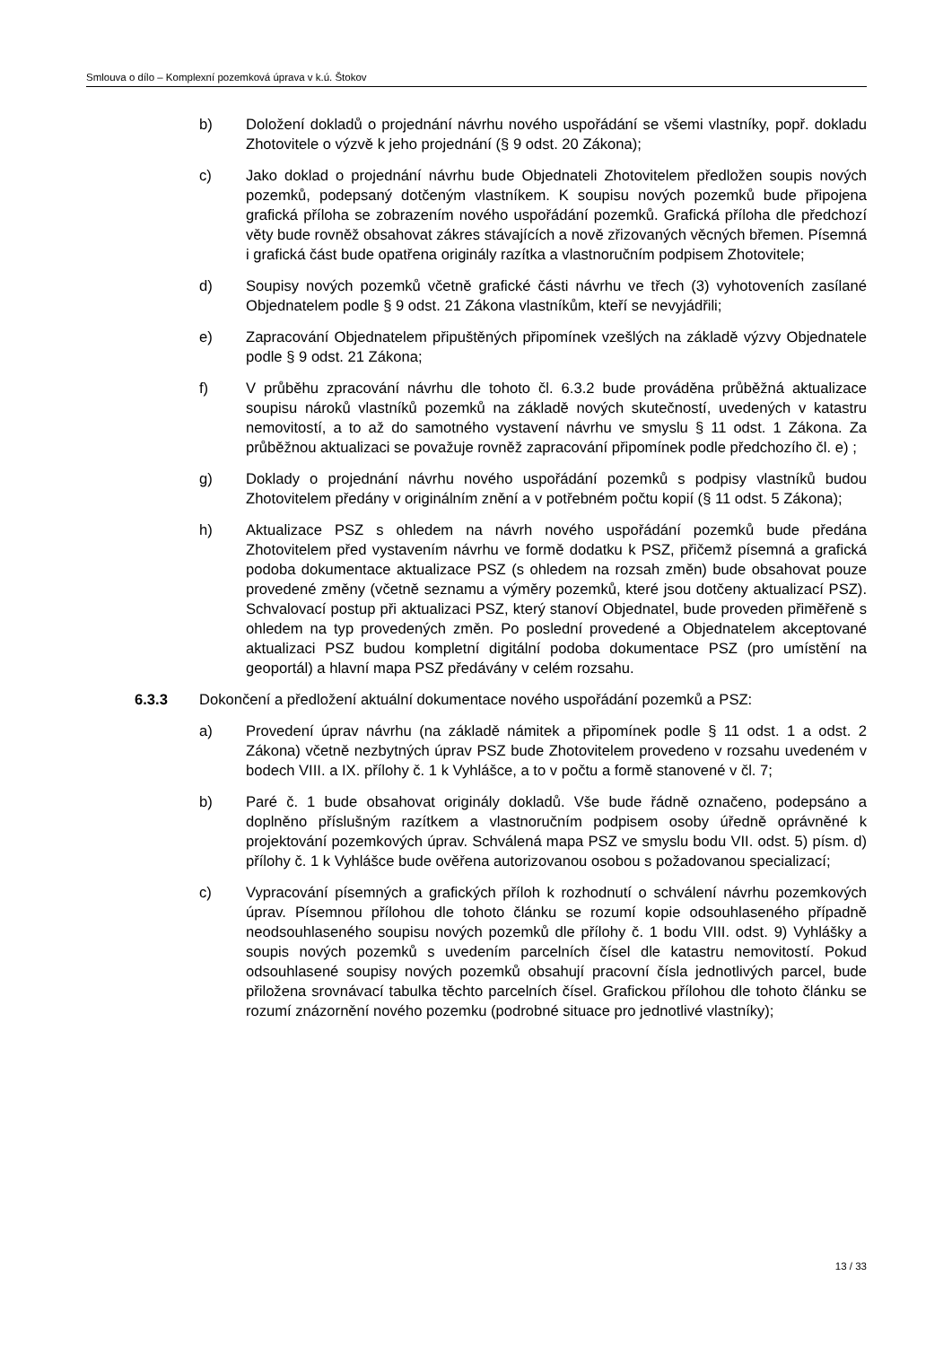Smlouva o dílo – Komplexní pozemková úprava v k.ú. Štokov
b) Doložení dokladů o projednání návrhu nového uspořádání se všemi vlastníky, popř. dokladu Zhotovitele o výzvě k jeho projednání (§ 9 odst. 20 Zákona);
c) Jako doklad o projednání návrhu bude Objednateli Zhotovitelem předložen soupis nových pozemků, podepsaný dotčeným vlastníkem. K soupisu nových pozemků bude připojena grafická příloha se zobrazením nového uspořádání pozemků. Grafická příloha dle předchozí věty bude rovněž obsahovat zákres stávajících a nově zřizovaných věcných břemen. Písemná i grafická část bude opatřena originály razítka a vlastnoručním podpisem Zhotovitele;
d) Soupisy nových pozemků včetně grafické části návrhu ve třech (3) vyhotoveních zasílané Objednatelem podle § 9 odst. 21 Zákona vlastníkům, kteří se nevyjádřili;
e) Zapracování Objednatelem připuštěných připomínek vzešlých na základě výzvy Objednatele podle § 9 odst. 21 Zákona;
f) V průběhu zpracování návrhu dle tohoto čl. 6.3.2 bude prováděna průběžná aktualizace soupisu nároků vlastníků pozemků na základě nových skutečností, uvedených v katastru nemovitostí, a to až do samotného vystavení návrhu ve smyslu § 11 odst. 1 Zákona. Za průběžnou aktualizaci se považuje rovněž zapracování připomínek podle předchozího čl. e) ;
g) Doklady o projednání návrhu nového uspořádání pozemků s podpisy vlastníků budou Zhotovitelem předány v originálním znění a v potřebném počtu kopií (§ 11 odst. 5 Zákona);
h) Aktualizace PSZ s ohledem na návrh nového uspořádání pozemků bude předána Zhotovitelem před vystavením návrhu ve formě dodatku k PSZ, přičemž písemná a grafická podoba dokumentace aktualizace PSZ (s ohledem na rozsah změn) bude obsahovat pouze provedené změny (včetně seznamu a výměry pozemků, které jsou dotčeny aktualizací PSZ). Schvalovací postup při aktualizaci PSZ, který stanoví Objednatel, bude proveden přiměřeně s ohledem na typ provedených změn. Po poslední provedené a Objednatelem akceptované aktualizaci PSZ budou kompletní digitální podoba dokumentace PSZ (pro umístění na geoportál) a hlavní mapa PSZ předávány v celém rozsahu.
6.3.3 Dokončení a předložení aktuální dokumentace nového uspořádání pozemků a PSZ:
a) Provedení úprav návrhu (na základě námitek a připomínek podle § 11 odst. 1 a odst. 2 Zákona) včetně nezbytných úprav PSZ bude Zhotovitelem provedeno v rozsahu uvedeném v bodech VIII. a IX. přílohy č. 1 k Vyhlášce, a to v počtu a formě stanovené v čl. 7;
b) Paré č. 1 bude obsahovat originály dokladů. Vše bude řádně označeno, podepsáno a doplněno příslušným razítkem a vlastnoručním podpisem osoby úředně oprávněné k projektování pozemkových úprav. Schválená mapa PSZ ve smyslu bodu VII. odst. 5) písm. d) přílohy č. 1 k Vyhlášce bude ověřena autorizovanou osobou s požadovanou specializací;
c) Vypracování písemných a grafických příloh k rozhodnutí o schválení návrhu pozemkových úprav. Písemnou přílohou dle tohoto článku se rozumí kopie odsouhlaseného případně neodsouhlaseného soupisu nových pozemků dle přílohy č. 1 bodu VIII. odst. 9) Vyhlášky a soupis nových pozemků s uvedením parcelních čísel dle katastru nemovitostí. Pokud odsouhlasené soupisy nových pozemků obsahují pracovní čísla jednotlivých parcel, bude přiložena srovnávací tabulka těchto parcelních čísel. Grafickou přílohou dle tohoto článku se rozumí znázornění nového pozemku (podrobné situace pro jednotlivé vlastníky);
13 / 33